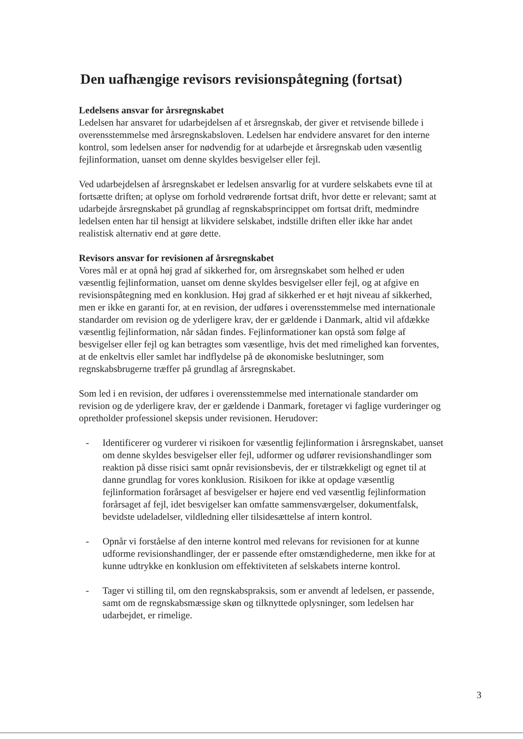Den uafhængige revisors revisionspåtegning (fortsat)
Ledelsens ansvar for årsregnskabet
Ledelsen har ansvaret for udarbejdelsen af et årsregnskab, der giver et retvisende billede i overensstemmelse med årsregnskabsloven. Ledelsen har endvidere ansvaret for den interne kontrol, som ledelsen anser for nødvendig for at udarbejde et årsregnskab uden væsentlig fejlinformation, uanset om denne skyldes besvigelser eller fejl.
Ved udarbejdelsen af årsregnskabet er ledelsen ansvarlig for at vurdere selskabets evne til at fortsætte driften; at oplyse om forhold vedrørende fortsat drift, hvor dette er relevant; samt at udarbejde årsregnskabet på grundlag af regnskabsprincippet om fortsat drift, medmindre ledelsen enten har til hensigt at likvidere selskabet, indstille driften eller ikke har andet realistisk alternativ end at gøre dette.
Revisors ansvar for revisionen af årsregnskabet
Vores mål er at opnå høj grad af sikkerhed for, om årsregnskabet som helhed er uden væsentlig fejlinformation, uanset om denne skyldes besvigelser eller fejl, og at afgive en revisionspåtegning med en konklusion. Høj grad af sikkerhed er et højt niveau af sikkerhed, men er ikke en garanti for, at en revision, der udføres i overensstemmelse med internationale standarder om revision og de yderligere krav, der er gældende i Danmark, altid vil afdække væsentlig fejlinformation, når sådan findes. Fejlinformationer kan opstå som følge af besvigelser eller fejl og kan betragtes som væsentlige, hvis det med rimelighed kan forventes, at de enkeltvis eller samlet har indflydelse på de økonomiske beslutninger, som regnskabsbrugerne træffer på grundlag af årsregnskabet.
Som led i en revision, der udføres i overensstemmelse med internationale standarder om revision og de yderligere krav, der er gældende i Danmark, foretager vi faglige vurderinger og opretholder professionel skepsis under revisionen. Herudover:
- Identificerer og vurderer vi risikoen for væsentlig fejlinformation i årsregnskabet, uanset om denne skyldes besvigelser eller fejl, udformer og udfører revisionshandlinger som reaktion på disse risici samt opnår revisionsbevis, der er tilstrækkeligt og egnet til at danne grundlag for vores konklusion. Risikoen for ikke at opdage væsentlig fejlinformation forårsaget af besvigelser er højere end ved væsentlig fejlinformation forårsaget af fejl, idet besvigelser kan omfatte sammensværgelser, dokumentfalsk, bevidste udeladelser, vildledning eller tilsidesættelse af intern kontrol.
- Opnår vi forståelse af den interne kontrol med relevans for revisionen for at kunne udforme revisionshandlinger, der er passende efter omstændighederne, men ikke for at kunne udtrykke en konklusion om effektiviteten af selskabets interne kontrol.
- Tager vi stilling til, om den regnskabspraksis, som er anvendt af ledelsen, er passende, samt om de regnskabsmæssige skøn og tilknyttede oplysninger, som ledelsen har udarbejdet, er rimelige.
3